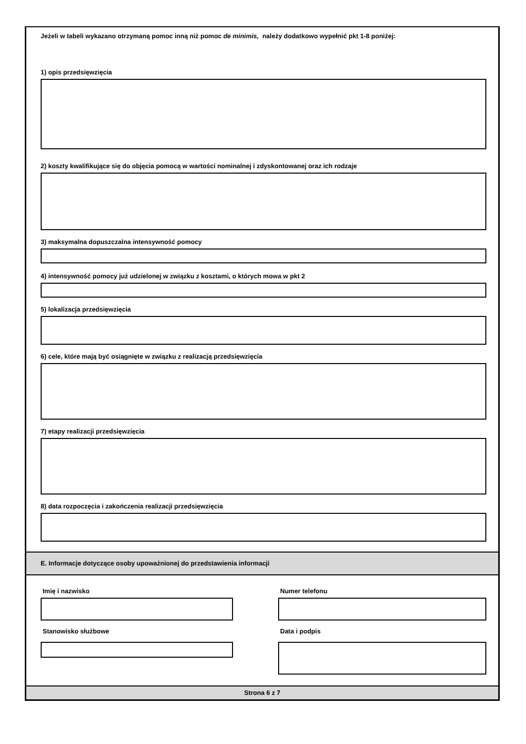Jeżeli w tabeli wykazano otrzymaną pomoc inną niż pomoc de minimis, należy dodatkowo wypełnić pkt 1-8 poniżej:
1) opis przedsięwzięcia
2) koszty kwalifikujące się do objęcia pomocą w wartości nominalnej i zdyskontowanej oraz ich rodzaje
3) maksymalna dopuszczalna intensywność pomocy
4) intensywność pomocy już udzielonej w związku z kosztami, o których mowa w pkt 2
5) lokalizacja przedsięwzięcia
6) cele, które mają być osiągnięte w związku z realizacją przedsięwzięcia
7) etapy realizacji przedsięwzięcia
8) data rozpoczęcia i zakończenia realizacji przedsięwzięcia
E. Informacje dotyczące osoby upoważnionej do przedstawienia informacji
Imię i nazwisko
Stanowisko służbowe
Numer telefonu
Data i podpis
Strona 6 z 7